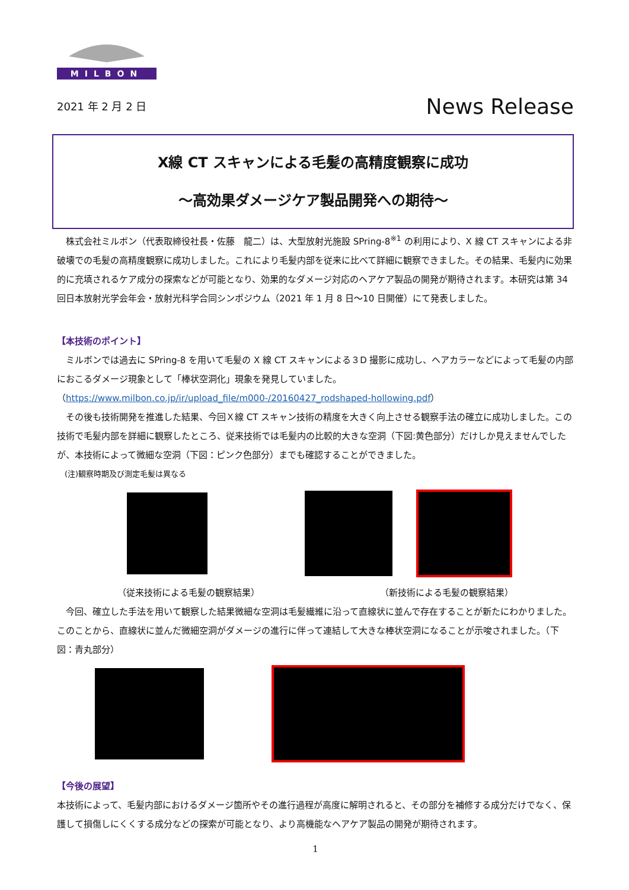MILBON
2021 年 2 月 2 日 News Release
X線 CT スキャンによる毛髪の高精度観察に成功
～高効果ダメージケア製品開発への期待～
　株式会社ミルボン（代表取締役社長・佐藤　龍二）は、大型放射光施設 SPring-8<sup>※1</sup> の利用により、X 線 CT スキャンによる非破壊での毛髪の高精度観察に成功しました。これにより毛髪内部を従来に比べて詳細に観察できました。その結果、毛髪内に効果的に充填されるケア成分の探索などが可能となり、効果的なダメージ対応のヘアケア製品の開発が期待されます。本研究は第 34 回日本放射光学会年会・放射光科学合同シンポジウム（2021 年 1 月 8 日～10 日開催）にて発表しました。
【本技術のポイント】
　ミルボンでは過去に SPring-8 を用いて毛髪の X 線 CT スキャンによる３D 撮影に成功し、ヘアカラーなどによって毛髪の内部におこるダメージ現象として「棒状空洞化」現象を発見していました。
（https://www.milbon.co.jp/ir/upload_file/m000-/20160427_rodshaped-hollowing.pdf）
　その後も技術開発を推進した結果、今回Ｘ線 CT スキャン技術の精度を大きく向上させる観察手法の確立に成功しました。この技術で毛髪内部を詳細に観察したところ、従来技術では毛髪内の比較的大きな空洞（下図:黄色部分）だけしか見えませんでしたが、本技術によって微細な空洞（下図：ピンク色部分）までも確認することができました。
　(注)観察時期及び測定毛髪は異なる
（従来技術による毛髪の観察結果） （新技術による毛髪の観察結果）
　今回、確立した手法を用いて観察した結果微細な空洞は毛髪繊維に沿って直線状に並んで存在することが新たにわかりました。このことから、直線状に並んだ微細空洞がダメージの進行に伴って連結して大きな棒状空洞になることが示唆されました。（下図：青丸部分）
【今後の展望】
本技術によって、毛髪内部におけるダメージ箇所やその進行過程が高度に解明されると、その部分を補修する成分だけでなく、保護して損傷しにくくする成分などの探索が可能となり、より高機能なヘアケア製品の開発が期待されます。
1